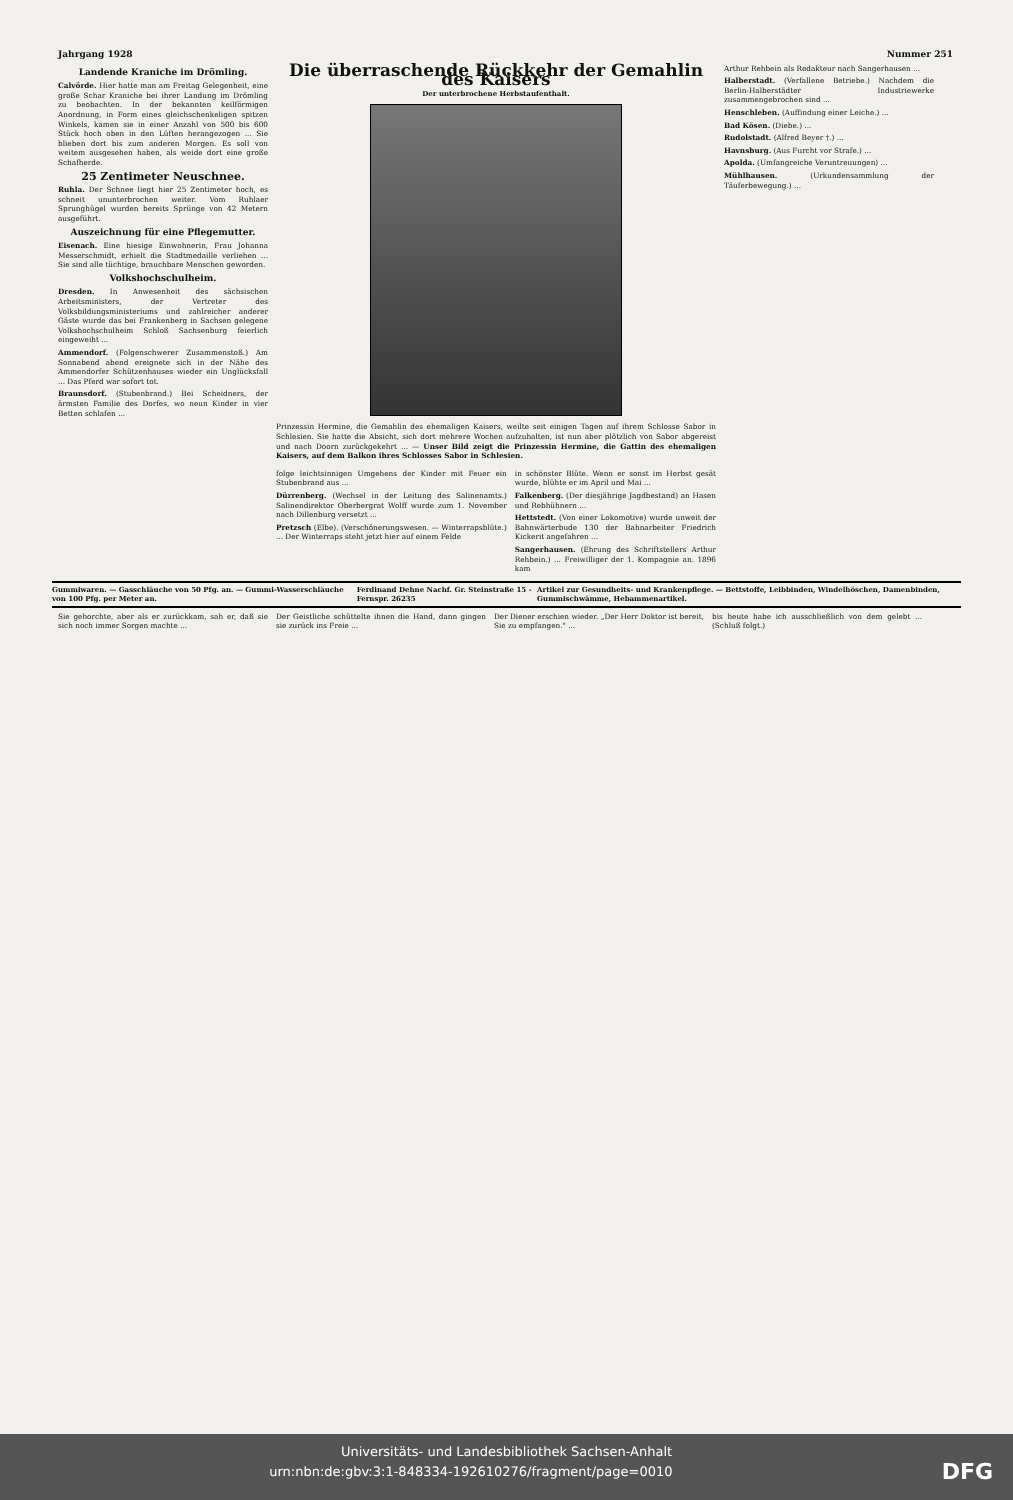Jahrgang 1928 Nummer 251
Landende Kraniche im Drömling.
Calvörde. Hier hatte man am Freitag Gelegenheit, eine große Schar Kraniche bei ihrer Landung im Drömling zu beobachten. In der bekannten keilförmigen Anordnung, in Form eines gleichschenkeligen spitzen Winkels, kamen sie in einer Anzahl von 500 bis 600 Stück hoch oben in den Lüften herangezogen ... Sie blieben dort bis zum anderen Morgen. Es soll von weitem ausgesehen haben, als weide dort eine große Schafherde.
25 Zentimeter Neuschnee.
Ruhla. Der Schnee liegt hier 25 Zentimeter hoch, es schneit ununterbrochen weiter. Vom Ruhlaer Sprunghügel wurden bereits Sprünge von 42 Metern ausgeführt.
Auszeichnung für eine Pflegemutter.
Eisenach. Eine hiesige Einwohnerin, Frau Johanna Messerschmidt, erhielt die Stadtmedaille verliehen ... Sie sind alle tüchtige, brauchbare Menschen geworden.
Volkshochschulheim.
Dresden. In Anwesenheit des sächsischen Arbeitsministers, der Vertreter des Volksbildungsministeriums und zahlreicher anderer Gäste wurde das bei Frankenberg in Sachsen gelegene Volkshochschulheim Schloß Sachsenburg feierlich eingeweiht ...
Ammendorf. (Folgenschwerer Zusammenstoß.) Am Sonnabend abend ereignete sich in der Nähe des Ammendorfer Schützenhauses wieder ein Unglücksfall ... Das Pferd war sofort tot.
Braunsdorf. (Stubenbrand.) Bei Scheidners, der ärmsten Familie des Dorfes, wo neun Kinder in vier Betten schlafen ...
Die überraschende Rückkehr der Gemahlin des Kaisers
Der unterbrochene Herbstaufenthalt.
Prinzessin Hermine, die Gemahlin des ehemaligen Kaisers, weilte seit einigen Tagen auf ihrem Schlosse Sabor in Schlesien. Sie hatte die Absicht, sich dort mehrere Wochen aufzuhalten, ist nun aber plötzlich von Sabor abgereist und nach Doorn zurückgekehrt ... — Unser Bild zeigt die Prinzessin Hermine, die Gattin des ehemaligen Kaisers, auf dem Balkon ihres Schlosses Sabor in Schlesien.
folge leichtsinnigen Umgehens der Kinder mit Feuer ein Stubenbrand aus ...
Dürrenberg. (Wechsel in der Leitung des Salinenamts.) Salinendirektor Oberbergrat Wolff wurde zum 1. November nach Dillenburg versetzt ...
Pretzsch (Elbe). (Verschönerungswesen. — Winterrapsblüte.) ... Der Winterraps steht jetzt hier auf einem Felde
in schönster Blüte. Wenn er sonst im Herbst gesät wurde, blühte er im April und Mai ...
Falkenberg. (Der diesjährige Jagdbestand) an Hasen und Rebhühnern ...
Hettstedt. (Von einer Lokomotive) wurde unweit der Bahnwärterbude 130 der Bahnarbeiter Friedrich Kickerit angefahren ...
Sangerhausen. (Ehrung des Schriftstellers Arthur Rehbein.) ... Freiwilliger der 1. Kompagnie an. 1896 kam
Arthur Rehbein als Redakteur nach Sangerhausen ...
Halberstadt. (Verfallene Betriebe.) Nachdem die Berlin-Halberstädter Industriewerke zusammengebrochen sind ...
Henschleben. (Auffindung einer Leiche.) ...
Bad Kösen. (Diebe.) ...
Rudolstadt. (Alfred Beyer †.) ...
Havnsburg. (Aus Furcht vor Strafe.) ...
Apolda. (Umfangreiche Veruntreuungen) ...
Mühlhausen. (Urkundensammlung der Täuferbewegung.) ...
Gummiwaren. — Gasschläuche von 50 Pfg. an. — Gummi-Wasserschläuche von 100 Pfg. per Meter an. Ferdinand Dehne Nachf. Gr. Steinstraße 15 - Fernspr. 26235 Artikel zur Gesundheits- und Krankenpflege. — Bettstoffe, Leibbinden, Windelhöschen, Damenbinden, Gummischwämme, Hebammenartikel.
Sie gehorchte, aber als er zurückkam, sah er, daß sie sich noch immer Sorgen machte ...
Der Geistliche schüttelte ihnen die Hand, dann gingen sie zurück ins Freie ...
Der Diener erschien wieder. „Der Herr Doktor ist bereit, Sie zu empfangen." ...
bis heute habe ich ausschließlich von dem gelebt ... (Schluß folgt.)
Universitäts- und Landesbibliothek Sachsen-Anhalt
urn:nbn:de:gbv:3:1-848334-192610276/fragment/page=0010 DFG